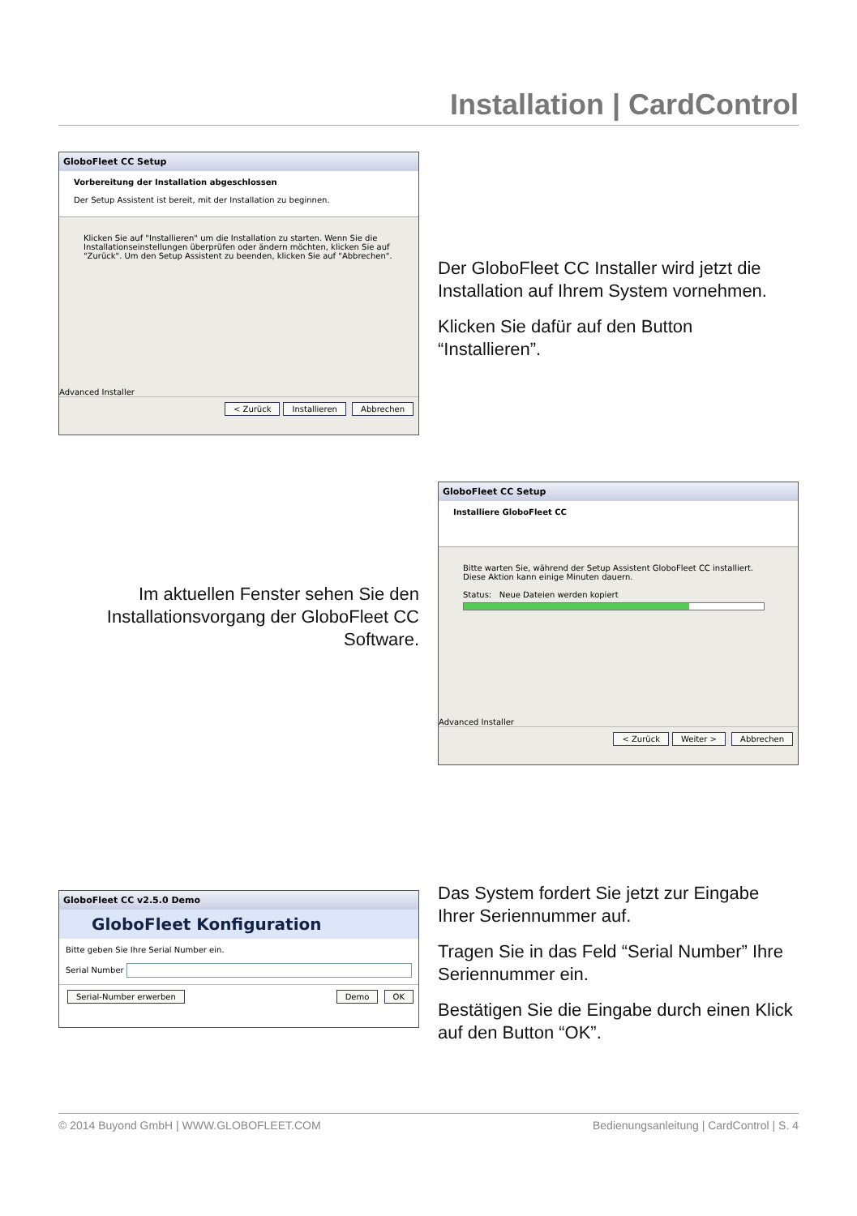Installation | CardControl
GloboFleet CC Setup
Vorbereitung der Installation abgeschlossen
Der Setup Assistent ist bereit, mit der Installation zu beginnen.
Klicken Sie auf "Installieren" um die Installation zu starten. Wenn Sie die Installationseinstellungen überprüfen oder ändern möchten, klicken Sie auf "Zurück". Um den Setup Assistent zu beenden, klicken Sie auf "Abbrechen".
Advanced Installer
< Zurück Installieren Abbrechen
Der GloboFleet CC Installer wird jetzt die Installation auf Ihrem System vornehmen.
Klicken Sie dafür auf den Button “Installieren”.
Im aktuellen Fenster sehen Sie den Installationsvorgang der GloboFleet CC Software.
GloboFleet CC Setup
Installiere GloboFleet CC
Bitte warten Sie, während der Setup Assistent GloboFleet CC installiert. Diese Aktion kann einige Minuten dauern.
Status: Neue Dateien werden kopiert
Advanced Installer
< Zurück Weiter > Abbrechen
GloboFleet CC v2.5.0 Demo
GloboFleet Konfiguration
Bitte geben Sie Ihre Serial Number ein.
Serial Number
Serial-Number erwerben Demo OK
Das System fordert Sie jetzt zur Eingabe Ihrer Seriennummer auf.
Tragen Sie in das Feld “Serial Number” Ihre Seriennummer ein.
Bestätigen Sie die Eingabe durch einen Klick auf den Button “OK”.
© 2014 Buyond GmbH | WWW.GLOBOFLEET.COM Bedienungsanleitung | CardControl | S. 4